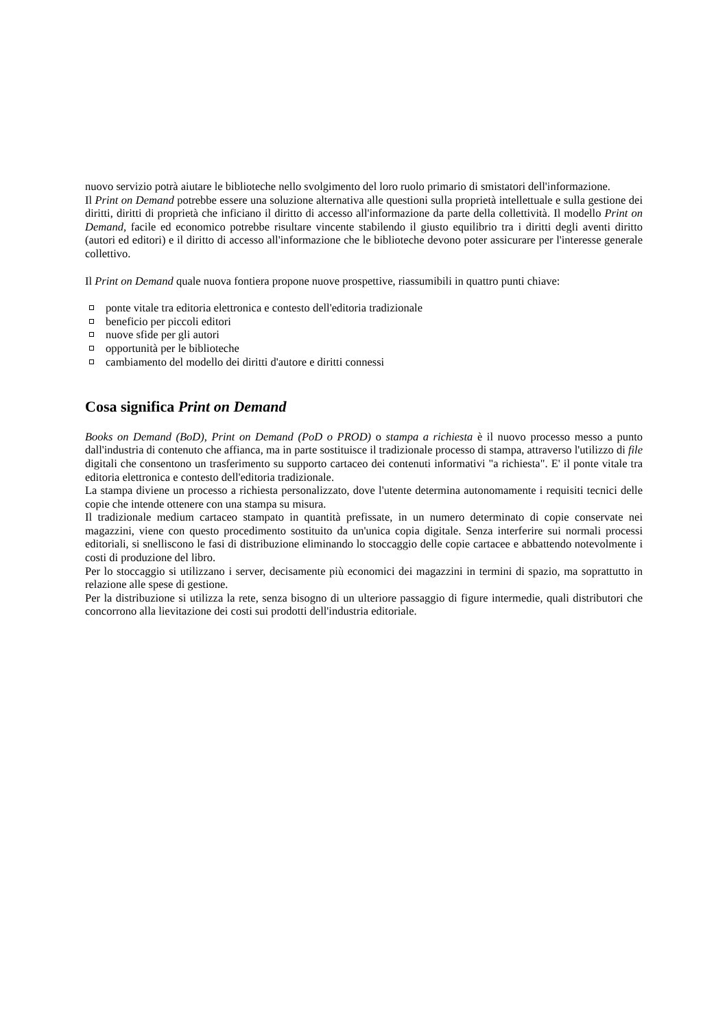nuovo servizio potrà aiutare le biblioteche nello svolgimento del loro ruolo primario di smistatori dell'informazione.
Il Print on Demand potrebbe essere una soluzione alternativa alle questioni sulla proprietà intellettuale e sulla gestione dei diritti, diritti di proprietà che inficiano il diritto di accesso all'informazione da parte della collettività. Il modello Print on Demand, facile ed economico potrebbe risultare vincente stabilendo il giusto equilibrio tra i diritti degli aventi diritto (autori ed editori) e il diritto di accesso all'informazione che le biblioteche devono poter assicurare per l'interesse generale collettivo.
Il Print on Demand quale nuova fontiera propone nuove prospettive, riassumibili in quattro punti chiave:
ponte vitale tra editoria elettronica e contesto dell'editoria tradizionale
beneficio per piccoli editori
nuove sfide per gli autori
opportunità per le biblioteche
cambiamento del modello dei diritti d'autore e diritti connessi
Cosa significa Print on Demand
Books on Demand (BoD), Print on Demand (PoD o PROD) o stampa a richiesta è il nuovo processo messo a punto dall'industria di contenuto che affianca, ma in parte sostituisce il tradizionale processo di stampa, attraverso l'utilizzo di file digitali che consentono un trasferimento su supporto cartaceo dei contenuti informativi "a richiesta". E' il ponte vitale tra editoria elettronica e contesto dell'editoria tradizionale.
La stampa diviene un processo a richiesta personalizzato, dove l'utente determina autonomamente i requisiti tecnici delle copie che intende ottenere con una stampa su misura.
Il tradizionale medium cartaceo stampato in quantità prefissate, in un numero determinato di copie conservate nei magazzini, viene con questo procedimento sostituito da un'unica copia digitale. Senza interferire sui normali processi editoriali, si snelliscono le fasi di distribuzione eliminando lo stoccaggio delle copie cartacee e abbattendo notevolmente i costi di produzione del libro.
Per lo stoccaggio si utilizzano i server, decisamente più economici dei magazzini in termini di spazio, ma soprattutto in relazione alle spese di gestione.
Per la distribuzione si utilizza la rete, senza bisogno di un ulteriore passaggio di figure intermedie, quali distributori che concorrono alla lievitazione dei costi sui prodotti dell'industria editoriale.